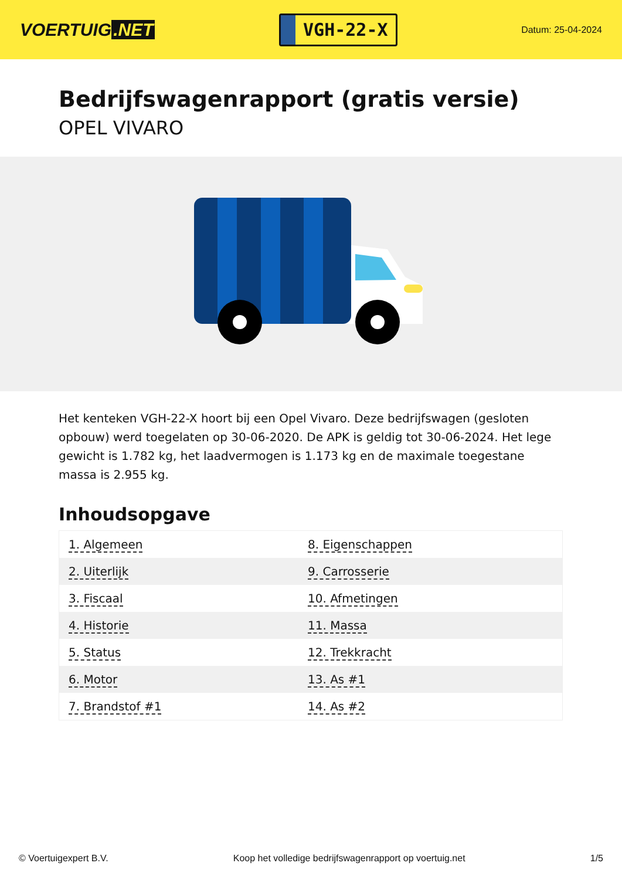VOERTUIG.NET
VGH-22-X
Datum: 25-04-2024
Bedrijfswagenrapport (gratis versie)
OPEL VIVARO
Het kenteken VGH-22-X hoort bij een Opel Vivaro. Deze bedrijfswagen (gesloten opbouw) werd toegelaten op 30-06-2020. De APK is geldig tot 30-06-2024. Het lege gewicht is 1.782 kg, het laadvermogen is 1.173 kg en de maximale toegestane massa is 2.955 kg.
Inhoudsopgave
| 1. Algemeen | 8. Eigenschappen |
| 2. Uiterlijk | 9. Carrosserie |
| 3. Fiscaal | 10. Afmetingen |
| 4. Historie | 11. Massa |
| 5. Status | 12. Trekkracht |
| 6. Motor | 13. As #1 |
| 7. Brandstof #1 | 14. As #2 |
© Voertuigexpert B.V. Koop het volledige bedrijfswagenrapport op voertuig.net 1/5